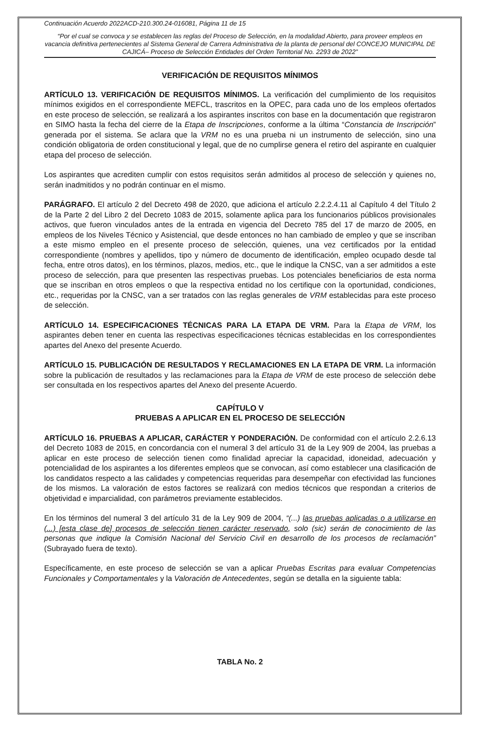Continuación Acuerdo 2022ACD-210.300.24-016081, Página 11 de 15
“Por el cual se convoca y se establecen las reglas del Proceso de Selección, en la modalidad Abierto, para proveer empleos en vacancia definitiva pertenecientes al Sistema General de Carrera Administrativa de la planta de personal del CONCEJO MUNICIPAL DE CAJICÁ– Proceso de Selección Entidades del Orden Territorial No. 2293 de 2022”
VERIFICACIÓN DE REQUISITOS MÍNIMOS
ARTÍCULO 13. VERIFICACIÓN DE REQUISITOS MÍNIMOS. La verificación del cumplimiento de los requisitos mínimos exigidos en el correspondiente MEFCL, trascritos en la OPEC, para cada uno de los empleos ofertados en este proceso de selección, se realizará a los aspirantes inscritos con base en la documentación que registraron en SIMO hasta la fecha del cierre de la Etapa de Inscripciones, conforme a la última “Constancia de Inscripción” generada por el sistema. Se aclara que la VRM no es una prueba ni un instrumento de selección, sino una condición obligatoria de orden constitucional y legal, que de no cumplirse genera el retiro del aspirante en cualquier etapa del proceso de selección.
Los aspirantes que acrediten cumplir con estos requisitos serán admitidos al proceso de selección y quienes no, serán inadmitidos y no podrán continuar en el mismo.
PARÁGRAFO. El artículo 2 del Decreto 498 de 2020, que adiciona el artículo 2.2.2.4.11 al Capítulo 4 del Título 2 de la Parte 2 del Libro 2 del Decreto 1083 de 2015, solamente aplica para los funcionarios públicos provisionales activos, que fueron vinculados antes de la entrada en vigencia del Decreto 785 del 17 de marzo de 2005, en empleos de los Niveles Técnico y Asistencial, que desde entonces no han cambiado de empleo y que se inscriban a este mismo empleo en el presente proceso de selección, quienes, una vez certificados por la entidad correspondiente (nombres y apellidos, tipo y número de documento de identificación, empleo ocupado desde tal fecha, entre otros datos), en los términos, plazos, medios, etc., que le indique la CNSC, van a ser admitidos a este proceso de selección, para que presenten las respectivas pruebas. Los potenciales beneficiarios de esta norma que se inscriban en otros empleos o que la respectiva entidad no los certifique con la oportunidad, condiciones, etc., requeridas por la CNSC, van a ser tratados con las reglas generales de VRM establecidas para este proceso de selección.
ARTÍCULO 14. ESPECIFICACIONES TÉCNICAS PARA LA ETAPA DE VRM. Para la Etapa de VRM, los aspirantes deben tener en cuenta las respectivas especificaciones técnicas establecidas en los correspondientes apartes del Anexo del presente Acuerdo.
ARTÍCULO 15. PUBLICACIÓN DE RESULTADOS Y RECLAMACIONES EN LA ETAPA DE VRM. La información sobre la publicación de resultados y las reclamaciones para la Etapa de VRM de este proceso de selección debe ser consultada en los respectivos apartes del Anexo del presente Acuerdo.
CAPÍTULO V
PRUEBAS A APLICAR EN EL PROCESO DE SELECCIÓN
ARTÍCULO 16. PRUEBAS A APLICAR, CARÁCTER Y PONDERACIÓN. De conformidad con el artículo 2.2.6.13 del Decreto 1083 de 2015, en concordancia con el numeral 3 del artículo 31 de la Ley 909 de 2004, las pruebas a aplicar en este proceso de selección tienen como finalidad apreciar la capacidad, idoneidad, adecuación y potencialidad de los aspirantes a los diferentes empleos que se convocan, así como establecer una clasificación de los candidatos respecto a las calidades y competencias requeridas para desempeñar con efectividad las funciones de los mismos. La valoración de estos factores se realizará con medios técnicos que respondan a criterios de objetividad e imparcialidad, con parámetros previamente establecidos.
En los términos del numeral 3 del artículo 31 de la Ley 909 de 2004, “(...) las pruebas aplicadas o a utilizarse en (...) [esta clase de] procesos de selección tienen carácter reservado, solo (sic) serán de conocimiento de las personas que indique la Comisión Nacional del Servicio Civil en desarrollo de los procesos de reclamación” (Subrayado fuera de texto).
Específicamente, en este proceso de selección se van a aplicar Pruebas Escritas para evaluar Competencias Funcionales y Comportamentales y la Valoración de Antecedentes, según se detalla en la siguiente tabla:
TABLA No. 2